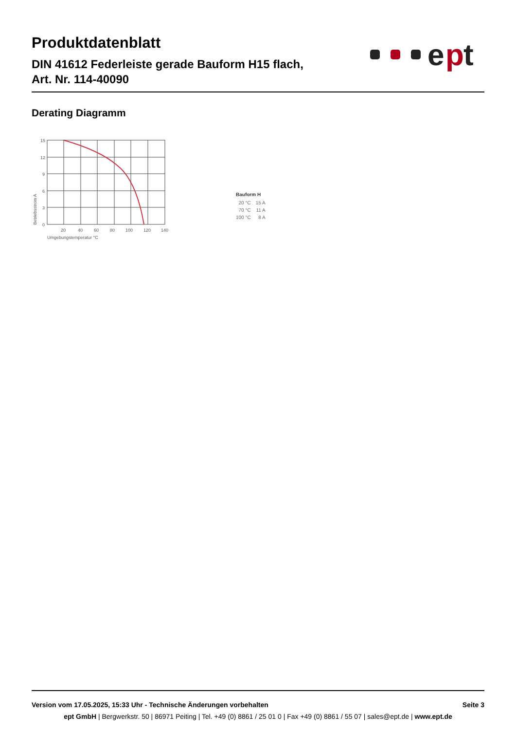Produktdatenblatt
DIN 41612 Federleiste gerade Bauform H15 flach,
Art. Nr. 114-40090
e
p
t
Derating Diagramm
15
12
9
6
3
0
20
40
60
80
100
120
140
Umgebungstemperatur °C
Betriebsstrom A
Bauform H
| 20 °C | 15 A |
| 70 °C | 11 A |
| 100 °C | 8 A |
Version vom 17.05.2025, 15:33 Uhr - Technische Änderungen vorbehalten Seite 3
ept GmbH | Bergwerkstr. 50 | 86971 Peiting | Tel. +49 (0) 8861 / 25 01 0 | Fax +49 (0) 8861 / 55 07 | sales@ept.de | www.ept.de